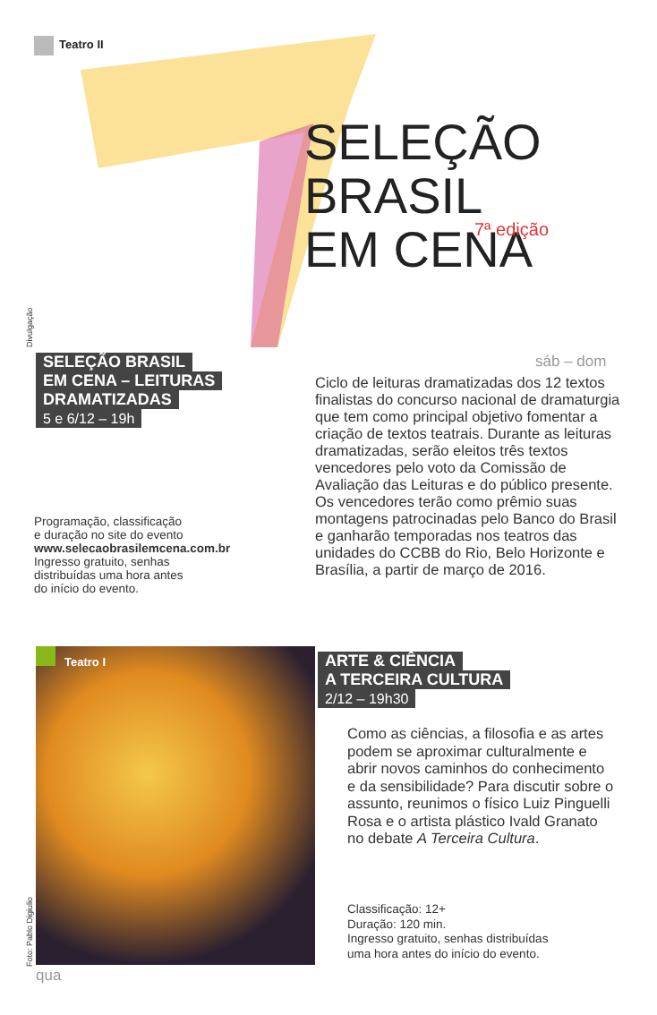Teatro II
SELEÇÃO
BRASIL
EM CENA
7ª edição
Divulgação
SELEÇÃO BRASIL
EM CENA – LEITURAS
DRAMATIZADAS
5 e 6/12 – 19h
sáb – dom
Ciclo de leituras dramatizadas dos 12 textos finalistas do concurso nacional de dramaturgia que tem como principal objetivo fomentar a criação de textos teatrais. Durante as leituras dramatizadas, serão eleitos três textos vencedores pelo voto da Comissão de Avaliação das Leituras e do público presente. Os vencedores terão como prêmio suas montagens patrocinadas pelo Banco do Brasil e ganharão temporadas nos teatros das unidades do CCBB do Rio, Belo Horizonte e Brasília, a partir de março de 2016.
Programação, classificação
e duração no site do evento
www.selecaobrasilemcena.com.br
Ingresso gratuito, senhas
distribuídas uma hora antes
do início do evento.
Teatro I
Foto: Pablo Digiulio
ARTE & CIÊNCIA
A TERCEIRA CULTURA
2/12 – 19h30
Como as ciências, a filosofia e as artes podem se aproximar culturalmente e abrir novos caminhos do conhecimento e da sensibilidade? Para discutir sobre o assunto, reunimos o físico Luiz Pinguelli Rosa e o artista plástico Ivald Granato no debate A Terceira Cultura.
Classificação: 12+
Duração: 120 min.
Ingresso gratuito, senhas distribuídas
uma hora antes do início do evento.
qua